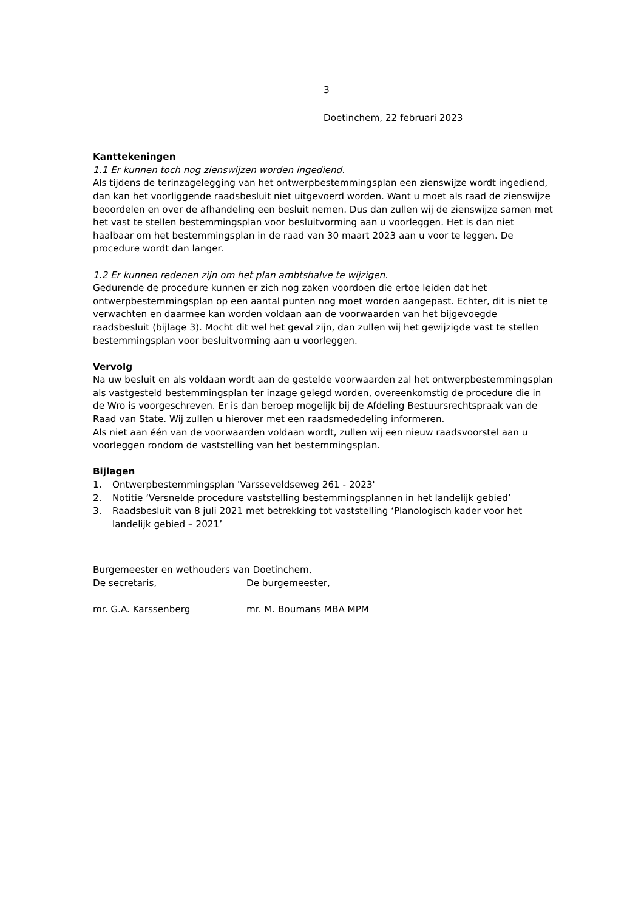3
Doetinchem, 22 februari 2023
Kanttekeningen
1.1 Er kunnen toch nog zienswijzen worden ingediend.
Als tijdens de terinzagelegging van het ontwerpbestemmingsplan een zienswijze wordt ingediend, dan kan het voorliggende raadsbesluit niet uitgevoerd worden. Want u moet als raad de zienswijze beoordelen en over de afhandeling een besluit nemen. Dus dan zullen wij de zienswijze samen met het vast te stellen bestemmingsplan voor besluitvorming aan u voorleggen. Het is dan niet haalbaar om het bestemmingsplan in de raad van 30 maart 2023 aan u voor te leggen. De procedure wordt dan langer.
1.2 Er kunnen redenen zijn om het plan ambtshalve te wijzigen.
Gedurende de procedure kunnen er zich nog zaken voordoen die ertoe leiden dat het ontwerpbestemmingsplan op een aantal punten nog moet worden aangepast. Echter, dit is niet te verwachten en daarmee kan worden voldaan aan de voorwaarden van het bijgevoegde raadsbesluit (bijlage 3). Mocht dit wel het geval zijn, dan zullen wij het gewijzigde vast te stellen bestemmingsplan voor besluitvorming aan u voorleggen.
Vervolg
Na uw besluit en als voldaan wordt aan de gestelde voorwaarden zal het ontwerpbestemmingsplan als vastgesteld bestemmingsplan ter inzage gelegd worden, overeenkomstig de procedure die in de Wro is voorgeschreven. Er is dan beroep mogelijk bij de Afdeling Bestuursrechtspraak van de Raad van State. Wij zullen u hierover met een raadsmededeling informeren.
Als niet aan één van de voorwaarden voldaan wordt, zullen wij een nieuw raadsvoorstel aan u voorleggen rondom de vaststelling van het bestemmingsplan.
Bijlagen
1. Ontwerpbestemmingsplan 'Varsseveldseweg 261 - 2023'
2. Notitie ‘Versnelde procedure vaststelling bestemmingsplannen in het landelijk gebied’
3. Raadsbesluit van 8 juli 2021 met betrekking tot vaststelling ‘Planologisch kader voor het landelijk gebied – 2021’
Burgemeester en wethouders van Doetinchem,
De secretaris, De burgemeester,
mr. G.A. Karssenberg mr. M. Boumans MBA MPM